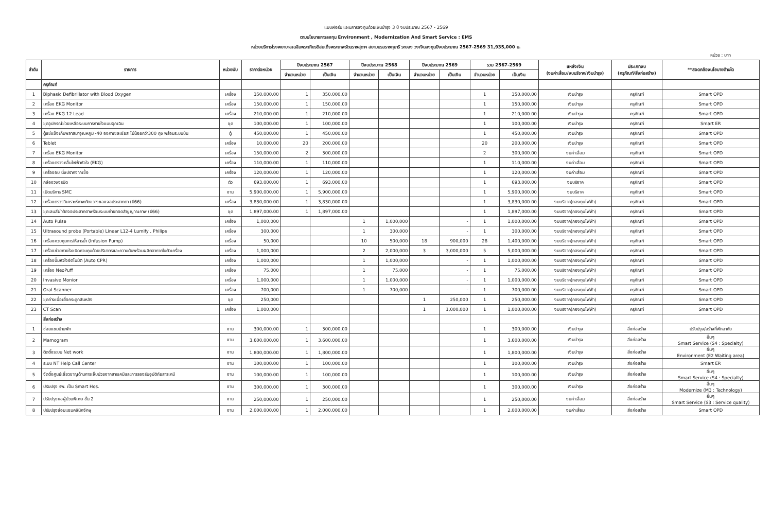แบบฟอร์ม แผนการลงทุนด้วยเงินบำรุง 3 ปี งบประมาณ 2567 - 2569
ตามนโยบายการลงทุน Environment , Modernization And Smart Service : EMS
หน่วยบริการโรงพยาบาลเฉลิมพระเกียรติสมเด็จพระเทพรัตนราชสุดาฯ สยามบรมราชกุมารี ระยอง วงเงินลงทุนปีงบประมาณ 2567-2569 31,935,000 บ.
หน่วย : บาท
| ลำดับ | รายการ | หน่วยนับ | ราคาต่อหน่วย | ปีงบประมาณ 2567 | | ปีงบประมาณ 2568 | | ปีงบประมาณ 2569 | | รวม 2567-2569 | | แหล่งเงิน (งบค่าเสื่อม/งบบริจาค/เงินบำรุง) | ประเภทงบ (ครุภัณฑ์/สิ่งก่อสร้าง) | **สอดคล้องนโยบายด้านใด |
| --- | --- | --- | --- | --- | --- | --- | --- | --- | --- | --- | --- | --- | --- | --- |
| | | | | จำนวนหน่วย | เป็นเงิน | จำนวนหน่วย | เป็นเงิน | จำนวนหน่วย | เป็นเงิน | จำนวนหน่วย | เป็นเงิน | | | |
| | ครุภัณฑ์ | | | | | | | | | | | | | |
| 1 | Biphasic Defibrillator with Blood Oxygen | เครื่อง | 350,000.00 | 1 | 350,000.00 | | | | | 1 | 350,000.00 | เงินบำรุง | ครุภัณฑ์ | Smart OPD |
| 2 | เครื่อง EKG Monitor | เครื่อง | 150,000.00 | 1 | 150,000.00 | | | | | 1 | 150,000.00 | เงินบำรุง | ครุภัณฑ์ | Smart OPD |
| 3 | เครื่อง EKG 12 Lead | เครื่อง | 210,000.00 | 1 | 210,000.00 | | | | | 1 | 210,000.00 | เงินบำรุง | ครุภัณฑ์ | Smart OPD |
| 4 | ชุดอุปกรณ์ช่วยเหลือระบบการหายใจแบบฉุกเฉิน | ชุด | 100,000.00 | 1 | 100,000.00 | | | | | 1 | 100,000.00 | เงินบำรุง | ครุภัณฑ์ | Smart ER |
| 5 | ตู้แช่แข็งเก็บพลาสมาอุณหภูมิ -40 องศาเซลเซียส ไม่น้อยกว่า300 ถุง พร้อมระบบบัน | ตู้ | 450,000.00 | 1 | 450,000.00 | | | | | 1 | 450,000.00 | เงินบำรุง | ครุภัณฑ์ | Smart OPD |
| 6 | Teblet | เครื่อง | 10,000.00 | 20 | 200,000.00 | | | | | 20 | 200,000.00 | เงินบำรุง | ครุภัณฑ์ | Smart OPD |
| 7 | เครื่อง EKG Monitor | เครื่อง | 150,000.00 | 2 | 300,000.00 | | | | | 2 | 300,000.00 | งบค่าเสื่อม | ครุภัณฑ์ | Smart OPD |
| 8 | เครื่องตรวจคลื่นไฟฟ้าหัวใจ (EKG) | เครื่อง | 110,000.00 | 1 | 110,000.00 | | | | | 1 | 110,000.00 | งบค่าเสื่อม | ครุภัณฑ์ | Smart OPD |
| 9 | เครื่องอบ นึ่งปราศจากเชื้อ | เครื่อง | 120,000.00 | 1 | 120,000.00 | | | | | 1 | 120,000.00 | งบค่าเสื่อม | ครุภัณฑ์ | Smart OPD |
| 10 | กล้องวงจรปิด | ตัว | 693,000.00 | 1 | 693,000.00 | | | | | 1 | 693,000.00 | งบบริจาค | ครุภัณฑ์ | Smart OPD |
| 11 | เปิดบริการ SMC | งาน | 5,900,000.00 | 1 | 5,900,000.00 | | | | | 1 | 5,900,000.00 | งบบริจาค | ครุภัณฑ์ | Smart OPD |
| 12 | เครื่องตรวจวิเคราะห์ภาพตัดขวางของจอประสาทตา (ปี66) | เครื่อง | 3,830,000.00 | 1 | 3,830,000.00 | | | | | 1 | 3,830,000.00 | งบบริจาค(กองทุนไฟฟ้า) | ครุภัณฑ์ | Smart OPD |
| 13 | ชุดเลนส์ผ่าตัดจอประสาทตาพร้อมระบบถ่ายทอดสัญญาณภาพ (ปี66) | ชุด | 1,897,000.00 | 1 | 1,897,000.00 | | | | | 1 | 1,897,000.00 | งบบริจาค(กองทุนไฟฟ้า) | ครุภัณฑ์ | Smart OPD |
| 14 | Auto Pulse | เครื่อง | 1,000,000 | | | 1 | 1,000,000 | | - | 1 | 1,000,000.00 | งบบริจาค(กองทุนไฟฟ้า) | ครุภัณฑ์ | Smart OPD |
| 15 | Ultrasound probe (Portable) Linear L12-4 Lumify , Philips | เครื่อง | 300,000 | | | 1 | 300,000 | | - | 1 | 300,000.00 | งบบริจาค(กองทุนไฟฟ้า) | ครุภัณฑ์ | Smart OPD |
| 16 | เครื่องควบคุมการให้สารน้ำ (Infusion Pump) | เครื่อง | 50,000 | | | 10 | 500,000 | 18 | 900,000 | 28 | 1,400,000.00 | งบบริจาค(กองทุนไฟฟ้า) | ครุภัณฑ์ | Smart OPD |
| 17 | เครื่องช่วยหายใจชนิดควบคุมด้วยปริมาตรและความดันพร้อมผลิตอากาศในตัวเครื่อง | เครื่อง | 1,000,000 | | | 2 | 2,000,000 | 3 | 3,000,000 | 5 | 5,000,000.00 | งบบริจาค(กองทุนไฟฟ้า) | ครุภัณฑ์ | Smart OPD |
| 18 | เครื่องปั๊มหัวใจอัตโนมัติ (Auto CPR) | เครื่อง | 1,000,000 | | | 1 | 1,000,000 | | - | 1 | 1,000,000.00 | งบบริจาค(กองทุนไฟฟ้า) | ครุภัณฑ์ | Smart OPD |
| 19 | เครื่อง NeoPuff | เครื่อง | 75,000 | | | 1 | 75,000 | | - | 1 | 75,000.00 | งบบริจาค(กองทุนไฟฟ้า) | ครุภัณฑ์ | Smart OPD |
| 20 | Invasive Monior | เครื่อง | 1,000,000 | | | 1 | 1,000,000 | | - | 1 | 1,000,000.00 | งบบริจาค(กองทุนไฟฟ้า) | ครุภัณฑ์ | Smart OPD |
| 21 | Oral Scanner | เครื่อง | 700,000 | | | 1 | 700,000 | | - | 1 | 700,000.00 | งบบริจาค(กองทุนไฟฟ้า) | ครุภัณฑ์ | Smart OPD |
| 22 | ชุดถ่างเนื้อเยื่อกระดูกสันหลัง | ชุด | 250,000 | | | | | 1 | 250,000 | 1 | 250,000.00 | งบบริจาค(กองทุนไฟฟ้า) | ครุภัณฑ์ | Smart OPD |
| 23 | CT Scan | เครื่อง | 1,000,000 | | | | | 1 | 1,000,000 | 1 | 1,000,000.00 | งบบริจาค(กองทุนไฟฟ้า) | ครุภัณฑ์ | Smart OPD |
| | สิ่งก่อสร้าง | | | | | | | | | | | | | |
| 1 | ซ่อมแซมบ้านพัก | งาน | 300,000.00 | 1 | 300,000.00 | | | | | 1 | 300,000.00 | เงินบำรุง | สิ่งก่อสร้าง | ปรับปรุง/สร้างที่พักอาศัย |
| 2 | Mamogram | งาน | 3,600,000.00 | 1 | 3,600,000.00 | | | | | 1 | 3,600,000.00 | เงินบำรุง | สิ่งก่อสร้าง | อื่นๆ Smart Service (S4 : Specialty) |
| 3 | ติดตั้งระบบ Net work | งาน | 1,800,000.00 | 1 | 1,800,000.00 | | | | | 1 | 1,800,000.00 | เงินบำรุง | สิ่งก่อสร้าง | อื่นๆ Environment (E2 Waiting area) |
| 4 | ระบบ NT Help Call Center | งาน | 100,000.00 | 1 | 100,000.00 | | | | | 1 | 100,000.00 | เงินบำรุง | สิ่งก่อสร้าง | Smart ER |
| 5 | จัดตั้งศูนย์เชี่ยวชาญด้านการเจ็บป่วยจากสารเคมีและการรองรับอุบัติภัยสารเคมี | งาน | 100,000.00 | 1 | 100,000.00 | | | | | 1 | 100,000.00 | เงินบำรุง | สิ่งก่อสร้าง | อื่นๆ Smart Service (S4 : Specialty) |
| 6 | ปรับปรุง รพ. เป็น Smart Hos. | งาน | 300,000.00 | 1 | 300,000.00 | | | | | 1 | 300,000.00 | เงินบำรุง | สิ่งก่อสร้าง | อื่นๆ Modernize (M3 : Technology) |
| 7 | ปรับปรุงหอผู้ป่วยพิเศษ ชั้น 2 | งาน | 250,000.00 | 1 | 250,000.00 | | | | | 1 | 250,000.00 | งบค่าเสื่อม | สิ่งก่อสร้าง | อื่นๆ Smart Service (S3 : Service quality) |
| 8 | ปรับปรุงซ่อมแซมคลินิกจักษุ | งาน | 2,000,000.00 | 1 | 2,000,000.00 | | | | | 1 | 2,000,000.00 | งบค่าเสื่อม | สิ่งก่อสร้าง | Smart OPD |